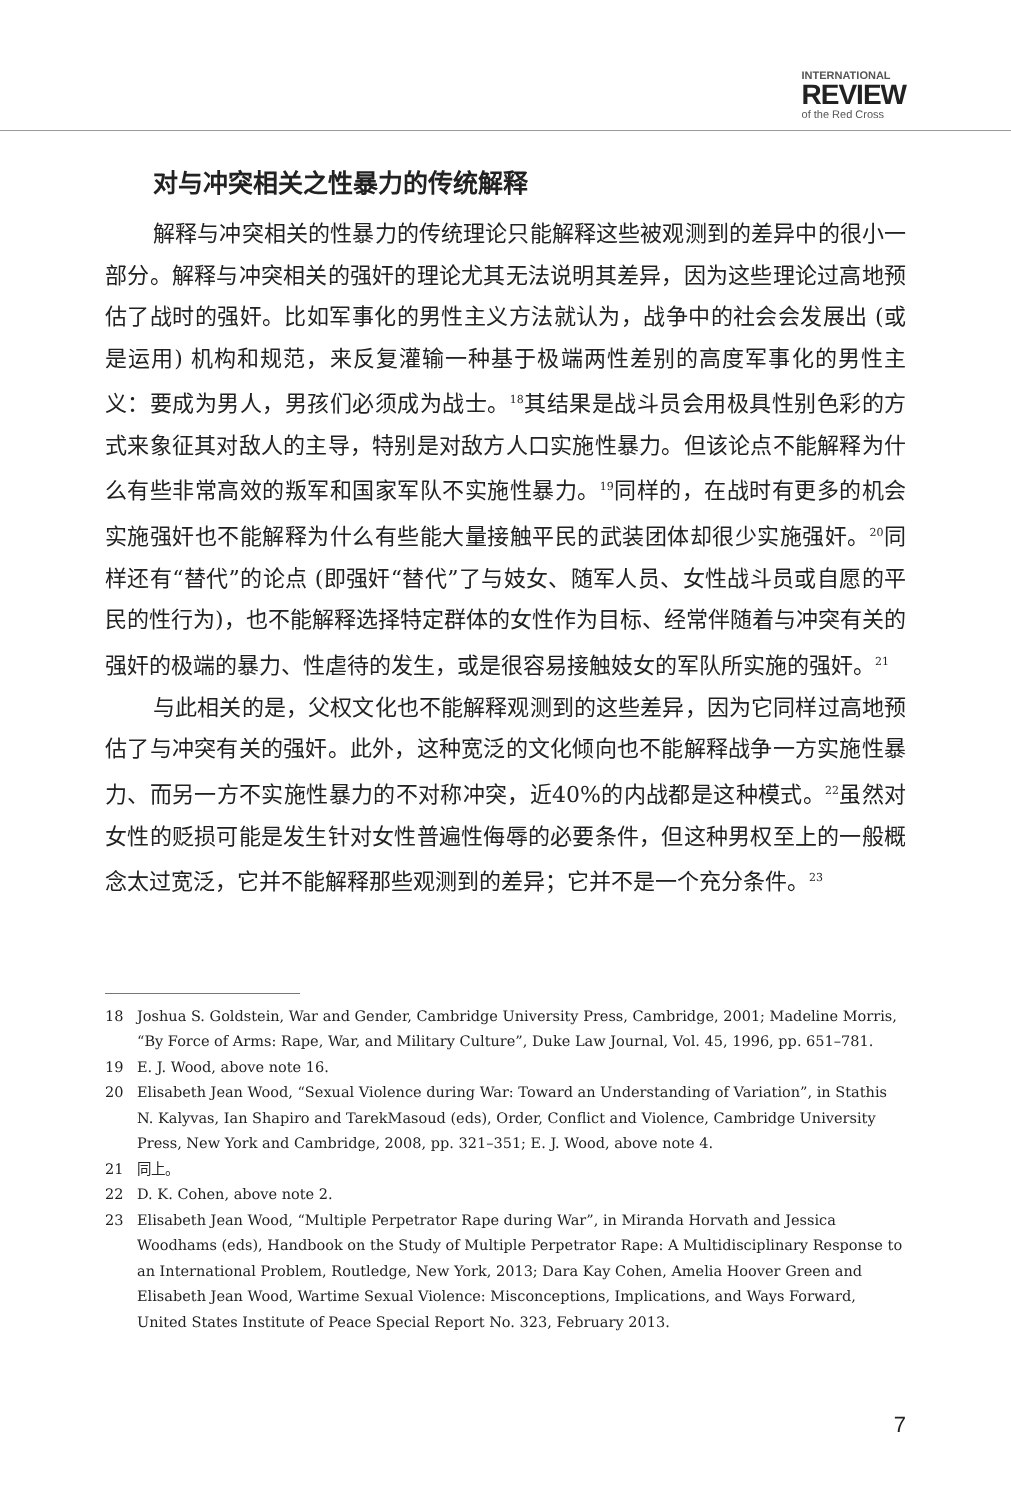INTERNATIONAL
REVIEW
of the Red Cross
对与冲突相关之性暴力的传统解释
解释与冲突相关的性暴力的传统理论只能解释这些被观测到的差异中的很小一部分。解释与冲突相关的强奸的理论尤其无法说明其差异，因为这些理论过高地预估了战时的强奸。比如军事化的男性主义方法就认为，战争中的社会会发展出 (或是运用) 机构和规范，来反复灌输一种基于极端两性差别的高度军事化的男性主义：要成为男人，男孩们必须成为战士。<sup>18</sup>其结果是战斗员会用极具性别色彩的方式来象征其对敌人的主导，特别是对敌方人口实施性暴力。但该论点不能解释为什么有些非常高效的叛军和国家军队不实施性暴力。<sup>19</sup>同样的，在战时有更多的机会实施强奸也不能解释为什么有些能大量接触平民的武装团体却很少实施强奸。<sup>20</sup>同样还有“替代”的论点 (即强奸“替代”了与妓女、随军人员、女性战斗员或自愿的平民的性行为)，也不能解释选择特定群体的女性作为目标、经常伴随着与冲突有关的强奸的极端的暴力、性虐待的发生，或是很容易接触妓女的军队所实施的强奸。<sup>21</sup>
与此相关的是，父权文化也不能解释观测到的这些差异，因为它同样过高地预估了与冲突有关的强奸。此外，这种宽泛的文化倾向也不能解释战争一方实施性暴力、而另一方不实施性暴力的不对称冲突，近40%的内战都是这种模式。<sup>22</sup>虽然对女性的贬损可能是发生针对女性普遍性侮辱的必要条件，但这种男权至上的一般概念太过宽泛，它并不能解释那些观测到的差异；它并不是一个充分条件。<sup>23</sup>
18 Joshua S. Goldstein, War and Gender, Cambridge University Press, Cambridge, 2001; Madeline Morris, “By Force of Arms: Rape, War, and Military Culture”, Duke Law Journal, Vol. 45, 1996, pp. 651–781.
19 E. J. Wood, above note 16.
20 Elisabeth Jean Wood, “Sexual Violence during War: Toward an Understanding of Variation”, in Stathis N. Kalyvas, Ian Shapiro and TarekMasoud (eds), Order, Conflict and Violence, Cambridge University Press, New York and Cambridge, 2008, pp. 321–351; E. J. Wood, above note 4.
21 同上。
22 D. K. Cohen, above note 2.
23 Elisabeth Jean Wood, “Multiple Perpetrator Rape during War”, in Miranda Horvath and Jessica Woodhams (eds), Handbook on the Study of Multiple Perpetrator Rape: A Multidisciplinary Response to an International Problem, Routledge, New York, 2013; Dara Kay Cohen, Amelia Hoover Green and Elisabeth Jean Wood, Wartime Sexual Violence: Misconceptions, Implications, and Ways Forward, United States Institute of Peace Special Report No. 323, February 2013.
7